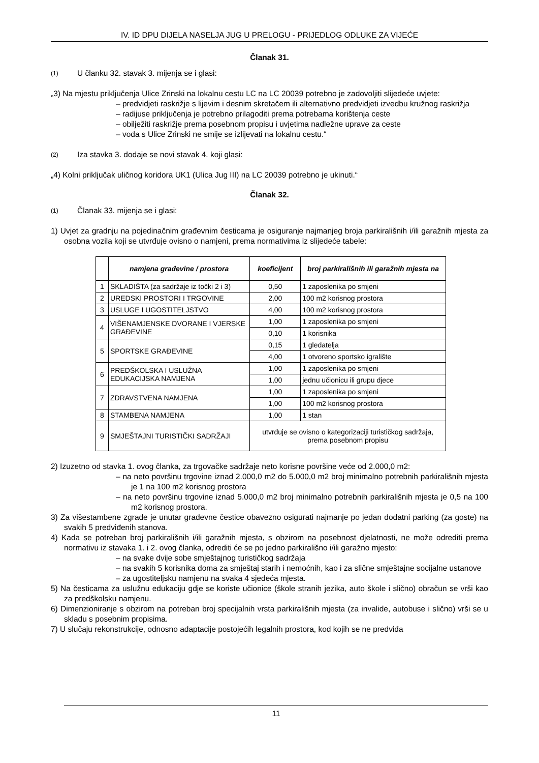IV. ID DPU DIJELA NASELJA JUG U PRELOGU - PRIJEDLOG ODLUKE ZA VIJEĆE
Članak 31.
(1)
U članku 32. stavak 3. mijenja se i glasi:
„3) Na mjestu priključenja Ulice Zrinski na lokalnu cestu LC na LC 20039 potrebno je zadovoljiti slijedeće uvjete:
– predvidjeti raskrižje s lijevim i desnim skretačem ili alternativno predvidjeti izvedbu kružnog raskrižja
– radijuse priključenja je potrebno prilagoditi prema potrebama korištenja ceste
– obilježiti raskrižje prema posebnom propisu i uvjetima nadležne uprave za ceste
– voda s Ulice Zrinski ne smije se izlijevati na lokalnu cestu.“
(2)
Iza stavka 3. dodaje se novi stavak 4. koji glasi:
„4) Kolni priključak uličnog koridora UK1 (Ulica Jug III) na LC 20039 potrebno je ukinuti.“
Članak 32.
(1)
Članak 33. mijenja se i glasi:
1) Uvjet za gradnju na pojedinačnim građevnim česticama je osiguranje najmanjeg broja parkirališnih i/ili garažnih mjesta za osobna vozila koji se utvrđuje ovisno o namjeni, prema normativima iz slijedeće tabele:
| | namjena građevine / prostora | koeficijent | broj parkirališnih ili garažnih mjesta na |
| --- | --- | --- | --- |
| 1 | SKLADIŠTA (za sadržaje iz točki 2 i 3) | 0,50 | 1 zaposlenika po smjeni |
| 2 | UREDSKI PROSTORI I TRGOVINE | 2,00 | 100 m2 korisnog prostora |
| 3 | USLUGE I UGOSTITELJSTVO | 4,00 | 100 m2 korisnog prostora |
| 4 | VIŠENAMJENSKE DVORANE I VJERSKE GRAĐEVINE | 1,00 | 1 zaposlenika po smjeni |
| | | 0,10 | 1 korisnika |
| 5 | SPORTSKE GRAĐEVINE | 0,15 | 1 gledatelja |
| | | 4,00 | 1 otvoreno sportsko igralište |
| 6 | PREDŠKOLSKA I USLUŽNA EDUKACIJSKA NAMJENA | 1,00 | 1 zaposlenika po smjeni |
| | | 1,00 | jednu učionicu ili grupu djece |
| 7 | ZDRAVSTVENA NAMJENA | 1,00 | 1 zaposlenika po smjeni |
| | | 1,00 | 100 m2 korisnog prostora |
| 8 | STAMBENA NAMJENA | 1,00 | 1 stan |
| 9 | SMJEŠTAJNI TURISTIČKI SADRŽAJI | utvrđuje se ovisno o kategorizaciji turističkog sadržaja, prema posebnom propisu | |
2) Izuzetno od stavka 1. ovog članka, za trgovačke sadržaje neto korisne površine veće od 2.000,0 m2:
– na neto površinu trgovine iznad 2.000,0 m2 do 5.000,0 m2 broj minimalno potrebnih parkirališnih mjesta je 1 na 100 m2 korisnog prostora
– na neto površinu trgovine iznad 5.000,0 m2 broj minimalno potrebnih parkirališnih mjesta je 0,5 na 100 m2 korisnog prostora.
3) Za višestambene zgrade je unutar građevne čestice obavezno osigurati najmanje po jedan dodatni parking (za goste) na svakih 5 predviđenih stanova.
4) Kada se potreban broj parkirališnih i/ili garažnih mjesta, s obzirom na posebnost djelatnosti, ne može odrediti prema normativu iz stavaka 1. i 2. ovog članka, odrediti će se po jedno parkirališno i/ili garažno mjesto:
– na svake dvije sobe smještajnog turističkog sadržaja
– na svakih 5 korisnika doma za smještaj starih i nemoćnih, kao i za slične smještajne socijalne ustanove
– za ugostiteljsku namjenu na svaka 4 sjedeća mjesta.
5) Na česticama za uslužnu edukaciju gdje se koriste učionice (škole stranih jezika, auto škole i slično) obračun se vrši kao za predškolsku namjenu.
6) Dimenzioniranje s obzirom na potreban broj specijalnih vrsta parkirališnih mjesta (za invalide, autobuse i slično) vrši se u skladu s posebnim propisima.
7) U slučaju rekonstrukcije, odnosno adaptacije postojećih legalnih prostora, kod kojih se ne predviđa
11